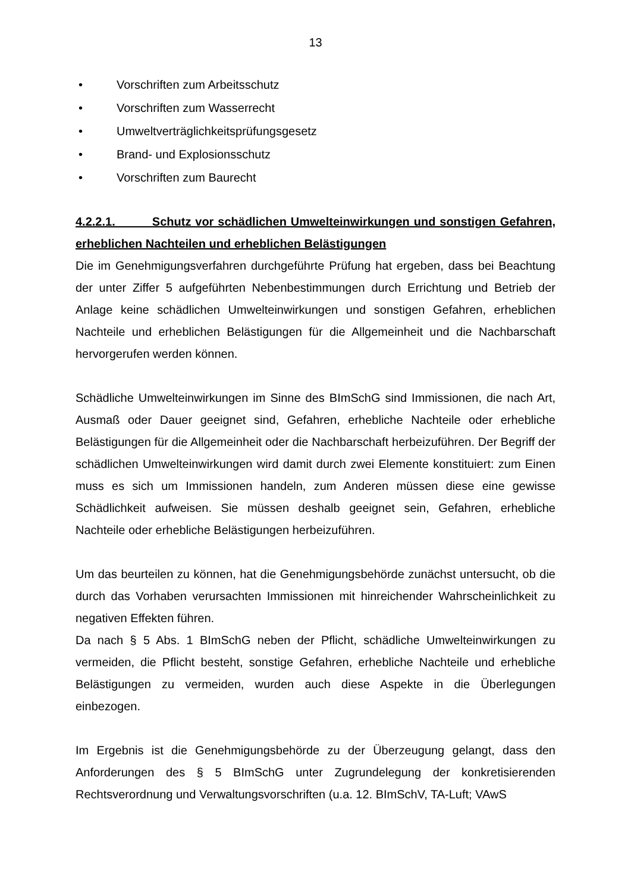13
• Vorschriften zum Arbeitsschutz
• Vorschriften zum Wasserrecht
• Umweltverträglichkeitsprüfungsgesetz
• Brand- und Explosionsschutz
• Vorschriften zum Baurecht
4.2.2.1. Schutz vor schädlichen Umwelteinwirkungen und sonstigen Gefahren, erheblichen Nachteilen und erheblichen Belästigungen
Die im Genehmigungsverfahren durchgeführte Prüfung hat ergeben, dass bei Beachtung der unter Ziffer 5 aufgeführten Nebenbestimmungen durch Errichtung und Betrieb der Anlage keine schädlichen Umwelteinwirkungen und sonstigen Gefahren, erheblichen Nachteile und erheblichen Belästigungen für die Allgemeinheit und die Nachbarschaft hervorgerufen werden können.
Schädliche Umwelteinwirkungen im Sinne des BImSchG sind Immissionen, die nach Art, Ausmaß oder Dauer geeignet sind, Gefahren, erhebliche Nachteile oder erhebliche Belästigungen für die Allgemeinheit oder die Nachbarschaft herbeizuführen. Der Begriff der schädlichen Umwelteinwirkungen wird damit durch zwei Elemente konstituiert: zum Einen muss es sich um Immissionen handeln, zum Anderen müssen diese eine gewisse Schädlichkeit aufweisen. Sie müssen deshalb geeignet sein, Gefahren, erhebliche Nachteile oder erhebliche Belästigungen herbeizuführen.
Um das beurteilen zu können, hat die Genehmigungsbehörde zunächst untersucht, ob die durch das Vorhaben verursachten Immissionen mit hinreichender Wahrscheinlichkeit zu negativen Effekten führen.
Da nach § 5 Abs. 1 BImSchG neben der Pflicht, schädliche Umwelteinwirkungen zu vermeiden, die Pflicht besteht, sonstige Gefahren, erhebliche Nachteile und erhebliche Belästigungen zu vermeiden, wurden auch diese Aspekte in die Überlegungen einbezogen.
Im Ergebnis ist die Genehmigungsbehörde zu der Überzeugung gelangt, dass den Anforderungen des § 5 BImSchG unter Zugrundelegung der konkretisierenden Rechtsverordnung und Verwaltungsvorschriften (u.a. 12. BImSchV, TA-Luft; VAwS